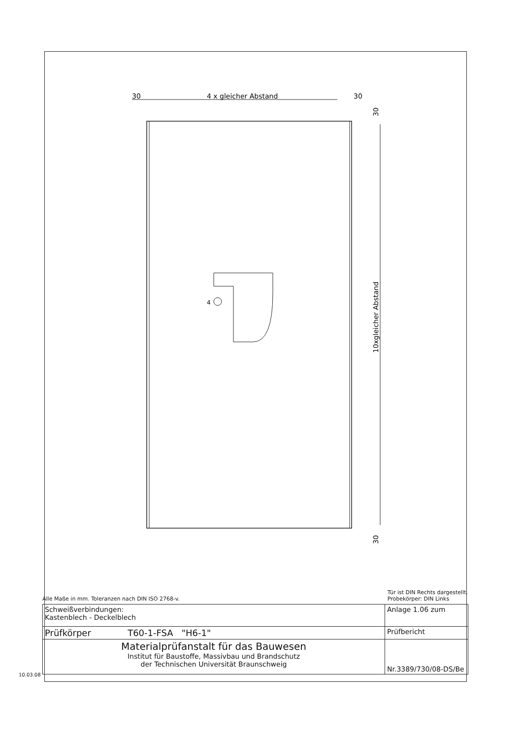30
4 x gleicher Abstand
30
4
10xgleicher Abstand
30
30
Alle Maße in mm. Toleranzen nach DIN ISO 2768-v. Tür ist DIN Rechts dargestellt.
Probekörper: DIN Links
| Schweißverbindungen: Kastenblech - Deckelblech | Anlage 1.06 zum |
| Prüfkörper T60-1-FSA "H6-1" | Prüfbericht |
| Materialprüfanstalt für das Bauwesen Institut für Baustoffe, Massivbau und Brandschutz der Technischen Universität Braunschweig | Nr.3389/730/08-DS/Be |
10.03.08